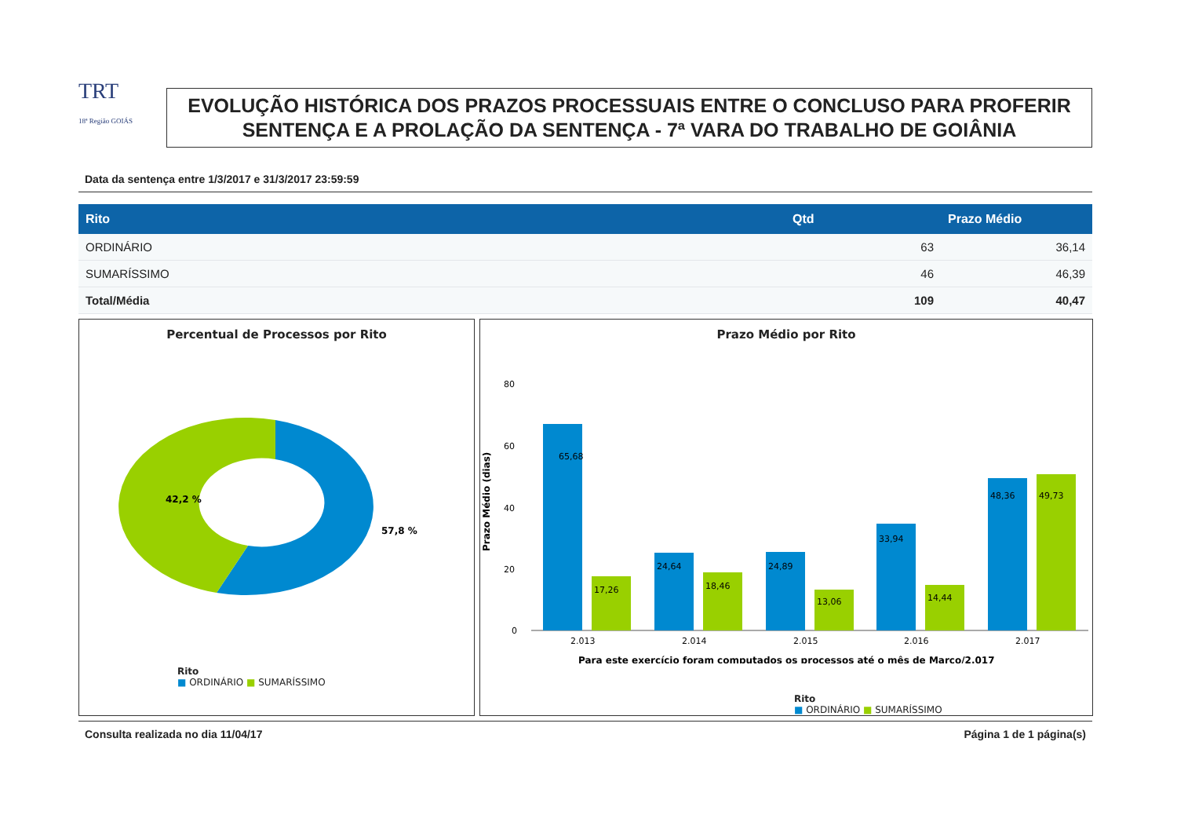TRT
18ª Região GOIÁS
EVOLUÇÃO HISTÓRICA DOS PRAZOS PROCESSUAIS ENTRE O CONCLUSO PARA PROFERIR SENTENÇA E A PROLAÇÃO DA SENTENÇA - 7ª VARA DO TRABALHO DE GOIÂNIA
Data da sentença entre 1/3/2017 e 31/3/2017 23:59:59
| Rito | Qtd | Prazo Médio |
| --- | --- | --- |
| ORDINÁRIO | 63 | 36,14 |
| SUMARÍSSIMO | 46 | 46,39 |
| Total/Média | 109 | 40,47 |
Percentual de Processos por Rito
57,8 %
42,2 %
Rito
■ ORDINÁRIO ■ SUMARÍSSIMO
Prazo Médio por Rito
Prazo Médio (dias)
80
60
40
20
0
2.013
2.014
2.015
2.016
2.017
65,68
17,26
24,64
18,46
24,89
13,06
33,94
14,44
48,36
49,73
Para este exercício foram computados os processos até o mês de Março/2.017
Rito
■ ORDINÁRIO ■ SUMARÍSSIMO
Consulta realizada no dia 11/04/17 Página 1 de 1 página(s)